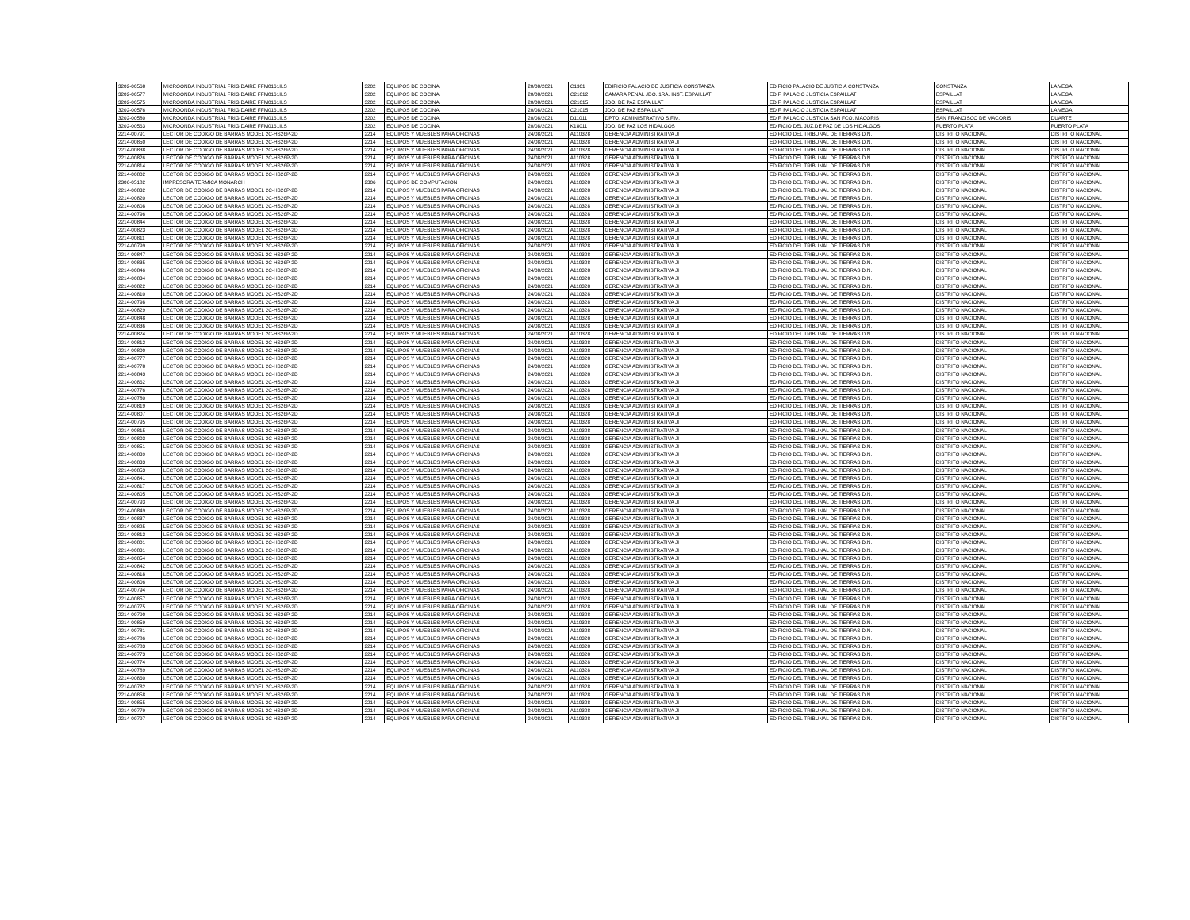| 3202-00568 | MICROONDA INDUSTRIAL FRIGIDAIRE FFM0161ILS | 3202 | EQUIPOS DE COCINA | 20/08/2021 | C1301 | EDIFICIO PALACIO DE JUSTICIA CONSTANZA | EDIFICIO PALACIO DE JUSTICIA CONSTANZA | CONSTANZA | LA VEGA |
| 3202-00577 | MICROONDA INDUSTRIAL FRIGIDAIRE FFM0161ILS | 3202 | EQUIPOS DE COCINA | 20/08/2021 | C21012 | CAMARA PENAL JDO. 1RA. INST. ESPAILLAT | EDIF. PALACIO JUSTICIA ESPAILLAT | ESPAILLAT | LA VEGA |
| 3202-00575 | MICROONDA INDUSTRIAL FRIGIDAIRE FFM0161ILS | 3202 | EQUIPOS DE COCINA | 20/08/2021 | C21015 | JDO. DE PAZ ESPAILLAT | EDIF. PALACIO JUSTICIA ESPAILLAT | ESPAILLAT | LA VEGA |
| 3202-00576 | MICROONDA INDUSTRIAL FRIGIDAIRE FFM0161ILS | 3202 | EQUIPOS DE COCINA | 20/08/2021 | C21015 | JDO. DE PAZ ESPAILLAT | EDIF. PALACIO JUSTICIA ESPAILLAT | ESPAILLAT | LA VEGA |
| 3202-00580 | MICROONDA INDUSTRIAL FRIGIDAIRE FFM0161ILS | 3202 | EQUIPOS DE COCINA | 20/08/2021 | D11011 | DPTO. ADMINISTRATIVO S.F.M. | EDIF. PALACIO JUSTICIA SAN FCO. MACORIS | SAN FRANCISCO DE MACORIS | DUARTE |
| 3202-00563 | MICROONDA INDUSTRIAL FRIGIDAIRE FFM0161ILS | 3202 | EQUIPOS DE COCINA | 20/08/2021 | K18011 | JDO. DE PAZ LOS HIDALGOS | EDIFICIO DEL JUZ.DE PAZ DE LOS HIDALGOS | PUERTO PLATA | PUERTO PLATA |
| 2214-00791 | LECTOR DE CODIGO DE BARRAS MODEL 2C-HS26P-2D | 2214 | EQUIPOS Y MUEBLES PARA OFICINAS | 24/08/2021 | A110328 | GERENCIA ADMINISTRATIVA JI | EDIFICIO DEL TRIBUNAL DE TIERRAS D.N. | DISTRITO NACIONAL | DISTRITO NACIONAL |
| 2214-00850 | LECTOR DE CODIGO DE BARRAS MODEL 2C-HS26P-2D | 2214 | EQUIPOS Y MUEBLES PARA OFICINAS | 24/08/2021 | A110328 | GERENCIA ADMINISTRATIVA JI | EDIFICIO DEL TRIBUNAL DE TIERRAS D.N. | DISTRITO NACIONAL | DISTRITO NACIONAL |
| 2214-00838 | LECTOR DE CODIGO DE BARRAS MODEL 2C-HS26P-2D | 2214 | EQUIPOS Y MUEBLES PARA OFICINAS | 24/08/2021 | A110328 | GERENCIA ADMINISTRATIVA JI | EDIFICIO DEL TRIBUNAL DE TIERRAS D.N. | DISTRITO NACIONAL | DISTRITO NACIONAL |
| 2214-00826 | LECTOR DE CODIGO DE BARRAS MODEL 2C-HS26P-2D | 2214 | EQUIPOS Y MUEBLES PARA OFICINAS | 24/08/2021 | A110328 | GERENCIA ADMINISTRATIVA JI | EDIFICIO DEL TRIBUNAL DE TIERRAS D.N. | DISTRITO NACIONAL | DISTRITO NACIONAL |
| 2214-00814 | LECTOR DE CODIGO DE BARRAS MODEL 2C-HS26P-2D | 2214 | EQUIPOS Y MUEBLES PARA OFICINAS | 24/08/2021 | A110328 | GERENCIA ADMINISTRATIVA JI | EDIFICIO DEL TRIBUNAL DE TIERRAS D.N. | DISTRITO NACIONAL | DISTRITO NACIONAL |
| 2214-00802 | LECTOR DE CODIGO DE BARRAS MODEL 2C-HS26P-2D | 2214 | EQUIPOS Y MUEBLES PARA OFICINAS | 24/08/2021 | A110328 | GERENCIA ADMINISTRATIVA JI | EDIFICIO DEL TRIBUNAL DE TIERRAS D.N. | DISTRITO NACIONAL | DISTRITO NACIONAL |
| 2306-05182 | IMPRESORA TERMICA MONARCH | 2306 | EQUIPOS DE COMPUTACION | 24/08/2021 | A110328 | GERENCIA ADMINISTRATIVA JI | EDIFICIO DEL TRIBUNAL DE TIERRAS D.N. | DISTRITO NACIONAL | DISTRITO NACIONAL |
| 2214-00832 | LECTOR DE CODIGO DE BARRAS MODEL 2C-HS26P-2D | 2214 | EQUIPOS Y MUEBLES PARA OFICINAS | 24/08/2021 | A110328 | GERENCIA ADMINISTRATIVA JI | EDIFICIO DEL TRIBUNAL DE TIERRAS D.N. | DISTRITO NACIONAL | DISTRITO NACIONAL |
| 2214-00820 | LECTOR DE CODIGO DE BARRAS MODEL 2C-HS26P-2D | 2214 | EQUIPOS Y MUEBLES PARA OFICINAS | 24/08/2021 | A110328 | GERENCIA ADMINISTRATIVA JI | EDIFICIO DEL TRIBUNAL DE TIERRAS D.N. | DISTRITO NACIONAL | DISTRITO NACIONAL |
| 2214-00808 | LECTOR DE CODIGO DE BARRAS MODEL 2C-HS26P-2D | 2214 | EQUIPOS Y MUEBLES PARA OFICINAS | 24/08/2021 | A110328 | GERENCIA ADMINISTRATIVA JI | EDIFICIO DEL TRIBUNAL DE TIERRAS D.N. | DISTRITO NACIONAL | DISTRITO NACIONAL |
| 2214-00796 | LECTOR DE CODIGO DE BARRAS MODEL 2C-HS26P-2D | 2214 | EQUIPOS Y MUEBLES PARA OFICINAS | 24/08/2021 | A110328 | GERENCIA ADMINISTRATIVA JI | EDIFICIO DEL TRIBUNAL DE TIERRAS D.N. | DISTRITO NACIONAL | DISTRITO NACIONAL |
| 2214-00844 | LECTOR DE CODIGO DE BARRAS MODEL 2C-HS26P-2D | 2214 | EQUIPOS Y MUEBLES PARA OFICINAS | 24/08/2021 | A110328 | GERENCIA ADMINISTRATIVA JI | EDIFICIO DEL TRIBUNAL DE TIERRAS D.N. | DISTRITO NACIONAL | DISTRITO NACIONAL |
| 2214-00823 | LECTOR DE CODIGO DE BARRAS MODEL 2C-HS26P-2D | 2214 | EQUIPOS Y MUEBLES PARA OFICINAS | 24/08/2021 | A110328 | GERENCIA ADMINISTRATIVA JI | EDIFICIO DEL TRIBUNAL DE TIERRAS D.N. | DISTRITO NACIONAL | DISTRITO NACIONAL |
| 2214-00811 | LECTOR DE CODIGO DE BARRAS MODEL 2C-HS26P-2D | 2214 | EQUIPOS Y MUEBLES PARA OFICINAS | 24/08/2021 | A110328 | GERENCIA ADMINISTRATIVA JI | EDIFICIO DEL TRIBUNAL DE TIERRAS D.N. | DISTRITO NACIONAL | DISTRITO NACIONAL |
| 2214-00799 | LECTOR DE CODIGO DE BARRAS MODEL 2C-HS26P-2D | 2214 | EQUIPOS Y MUEBLES PARA OFICINAS | 24/08/2021 | A110328 | GERENCIA ADMINISTRATIVA JI | EDIFICIO DEL TRIBUNAL DE TIERRAS D.N. | DISTRITO NACIONAL | DISTRITO NACIONAL |
| 2214-00847 | LECTOR DE CODIGO DE BARRAS MODEL 2C-HS26P-2D | 2214 | EQUIPOS Y MUEBLES PARA OFICINAS | 24/08/2021 | A110328 | GERENCIA ADMINISTRATIVA JI | EDIFICIO DEL TRIBUNAL DE TIERRAS D.N. | DISTRITO NACIONAL | DISTRITO NACIONAL |
| 2214-00835 | LECTOR DE CODIGO DE BARRAS MODEL 2C-HS26P-2D | 2214 | EQUIPOS Y MUEBLES PARA OFICINAS | 24/08/2021 | A110328 | GERENCIA ADMINISTRATIVA JI | EDIFICIO DEL TRIBUNAL DE TIERRAS D.N. | DISTRITO NACIONAL | DISTRITO NACIONAL |
| 2214-00846 | LECTOR DE CODIGO DE BARRAS MODEL 2C-HS26P-2D | 2214 | EQUIPOS Y MUEBLES PARA OFICINAS | 24/08/2021 | A110328 | GERENCIA ADMINISTRATIVA JI | EDIFICIO DEL TRIBUNAL DE TIERRAS D.N. | DISTRITO NACIONAL | DISTRITO NACIONAL |
| 2214-00834 | LECTOR DE CODIGO DE BARRAS MODEL 2C-HS26P-2D | 2214 | EQUIPOS Y MUEBLES PARA OFICINAS | 24/08/2021 | A110328 | GERENCIA ADMINISTRATIVA JI | EDIFICIO DEL TRIBUNAL DE TIERRAS D.N. | DISTRITO NACIONAL | DISTRITO NACIONAL |
| 2214-00822 | LECTOR DE CODIGO DE BARRAS MODEL 2C-HS26P-2D | 2214 | EQUIPOS Y MUEBLES PARA OFICINAS | 24/08/2021 | A110328 | GERENCIA ADMINISTRATIVA JI | EDIFICIO DEL TRIBUNAL DE TIERRAS D.N. | DISTRITO NACIONAL | DISTRITO NACIONAL |
| 2214-00810 | LECTOR DE CODIGO DE BARRAS MODEL 2C-HS26P-2D | 2214 | EQUIPOS Y MUEBLES PARA OFICINAS | 24/08/2021 | A110328 | GERENCIA ADMINISTRATIVA JI | EDIFICIO DEL TRIBUNAL DE TIERRAS D.N. | DISTRITO NACIONAL | DISTRITO NACIONAL |
| 2214-00798 | LECTOR DE CODIGO DE BARRAS MODEL 2C-HS26P-2D | 2214 | EQUIPOS Y MUEBLES PARA OFICINAS | 24/08/2021 | A110328 | GERENCIA ADMINISTRATIVA JI | EDIFICIO DEL TRIBUNAL DE TIERRAS D.N. | DISTRITO NACIONAL | DISTRITO NACIONAL |
| 2214-00829 | LECTOR DE CODIGO DE BARRAS MODEL 2C-HS26P-2D | 2214 | EQUIPOS Y MUEBLES PARA OFICINAS | 24/08/2021 | A110328 | GERENCIA ADMINISTRATIVA JI | EDIFICIO DEL TRIBUNAL DE TIERRAS D.N. | DISTRITO NACIONAL | DISTRITO NACIONAL |
| 2214-00848 | LECTOR DE CODIGO DE BARRAS MODEL 2C-HS26P-2D | 2214 | EQUIPOS Y MUEBLES PARA OFICINAS | 24/08/2021 | A110328 | GERENCIA ADMINISTRATIVA JI | EDIFICIO DEL TRIBUNAL DE TIERRAS D.N. | DISTRITO NACIONAL | DISTRITO NACIONAL |
| 2214-00836 | LECTOR DE CODIGO DE BARRAS MODEL 2C-HS26P-2D | 2214 | EQUIPOS Y MUEBLES PARA OFICINAS | 24/08/2021 | A110328 | GERENCIA ADMINISTRATIVA JI | EDIFICIO DEL TRIBUNAL DE TIERRAS D.N. | DISTRITO NACIONAL | DISTRITO NACIONAL |
| 2214-00824 | LECTOR DE CODIGO DE BARRAS MODEL 2C-HS26P-2D | 2214 | EQUIPOS Y MUEBLES PARA OFICINAS | 24/08/2021 | A110328 | GERENCIA ADMINISTRATIVA JI | EDIFICIO DEL TRIBUNAL DE TIERRAS D.N. | DISTRITO NACIONAL | DISTRITO NACIONAL |
| 2214-00812 | LECTOR DE CODIGO DE BARRAS MODEL 2C-HS26P-2D | 2214 | EQUIPOS Y MUEBLES PARA OFICINAS | 24/08/2021 | A110328 | GERENCIA ADMINISTRATIVA JI | EDIFICIO DEL TRIBUNAL DE TIERRAS D.N. | DISTRITO NACIONAL | DISTRITO NACIONAL |
| 2214-00800 | LECTOR DE CODIGO DE BARRAS MODEL 2C-HS26P-2D | 2214 | EQUIPOS Y MUEBLES PARA OFICINAS | 24/08/2021 | A110328 | GERENCIA ADMINISTRATIVA JI | EDIFICIO DEL TRIBUNAL DE TIERRAS D.N. | DISTRITO NACIONAL | DISTRITO NACIONAL |
| 2214-00777 | LECTOR DE CODIGO DE BARRAS MODEL 2C-HS26P-2D | 2214 | EQUIPOS Y MUEBLES PARA OFICINAS | 24/08/2021 | A110328 | GERENCIA ADMINISTRATIVA JI | EDIFICIO DEL TRIBUNAL DE TIERRAS D.N. | DISTRITO NACIONAL | DISTRITO NACIONAL |
| 2214-00778 | LECTOR DE CODIGO DE BARRAS MODEL 2C-HS26P-2D | 2214 | EQUIPOS Y MUEBLES PARA OFICINAS | 24/08/2021 | A110328 | GERENCIA ADMINISTRATIVA JI | EDIFICIO DEL TRIBUNAL DE TIERRAS D.N. | DISTRITO NACIONAL | DISTRITO NACIONAL |
| 2214-00843 | LECTOR DE CODIGO DE BARRAS MODEL 2C-HS26P-2D | 2214 | EQUIPOS Y MUEBLES PARA OFICINAS | 24/08/2021 | A110328 | GERENCIA ADMINISTRATIVA JI | EDIFICIO DEL TRIBUNAL DE TIERRAS D.N. | DISTRITO NACIONAL | DISTRITO NACIONAL |
| 2214-00862 | LECTOR DE CODIGO DE BARRAS MODEL 2C-HS26P-2D | 2214 | EQUIPOS Y MUEBLES PARA OFICINAS | 24/08/2021 | A110328 | GERENCIA ADMINISTRATIVA JI | EDIFICIO DEL TRIBUNAL DE TIERRAS D.N. | DISTRITO NACIONAL | DISTRITO NACIONAL |
| 2214-00776 | LECTOR DE CODIGO DE BARRAS MODEL 2C-HS26P-2D | 2214 | EQUIPOS Y MUEBLES PARA OFICINAS | 24/08/2021 | A110328 | GERENCIA ADMINISTRATIVA JI | EDIFICIO DEL TRIBUNAL DE TIERRAS D.N. | DISTRITO NACIONAL | DISTRITO NACIONAL |
| 2214-00780 | LECTOR DE CODIGO DE BARRAS MODEL 2C-HS26P-2D | 2214 | EQUIPOS Y MUEBLES PARA OFICINAS | 24/08/2021 | A110328 | GERENCIA ADMINISTRATIVA JI | EDIFICIO DEL TRIBUNAL DE TIERRAS D.N. | DISTRITO NACIONAL | DISTRITO NACIONAL |
| 2214-00819 | LECTOR DE CODIGO DE BARRAS MODEL 2C-HS26P-2D | 2214 | EQUIPOS Y MUEBLES PARA OFICINAS | 24/08/2021 | A110328 | GERENCIA ADMINISTRATIVA JI | EDIFICIO DEL TRIBUNAL DE TIERRAS D.N. | DISTRITO NACIONAL | DISTRITO NACIONAL |
| 2214-00807 | LECTOR DE CODIGO DE BARRAS MODEL 2C-HS26P-2D | 2214 | EQUIPOS Y MUEBLES PARA OFICINAS | 24/08/2021 | A110328 | GERENCIA ADMINISTRATIVA JI | EDIFICIO DEL TRIBUNAL DE TIERRAS D.N. | DISTRITO NACIONAL | DISTRITO NACIONAL |
| 2214-00795 | LECTOR DE CODIGO DE BARRAS MODEL 2C-HS26P-2D | 2214 | EQUIPOS Y MUEBLES PARA OFICINAS | 24/08/2021 | A110328 | GERENCIA ADMINISTRATIVA JI | EDIFICIO DEL TRIBUNAL DE TIERRAS D.N. | DISTRITO NACIONAL | DISTRITO NACIONAL |
| 2214-00815 | LECTOR DE CODIGO DE BARRAS MODEL 2C-HS26P-2D | 2214 | EQUIPOS Y MUEBLES PARA OFICINAS | 24/08/2021 | A110328 | GERENCIA ADMINISTRATIVA JI | EDIFICIO DEL TRIBUNAL DE TIERRAS D.N. | DISTRITO NACIONAL | DISTRITO NACIONAL |
| 2214-00803 | LECTOR DE CODIGO DE BARRAS MODEL 2C-HS26P-2D | 2214 | EQUIPOS Y MUEBLES PARA OFICINAS | 24/08/2021 | A110328 | GERENCIA ADMINISTRATIVA JI | EDIFICIO DEL TRIBUNAL DE TIERRAS D.N. | DISTRITO NACIONAL | DISTRITO NACIONAL |
| 2214-00851 | LECTOR DE CODIGO DE BARRAS MODEL 2C-HS26P-2D | 2214 | EQUIPOS Y MUEBLES PARA OFICINAS | 24/08/2021 | A110328 | GERENCIA ADMINISTRATIVA JI | EDIFICIO DEL TRIBUNAL DE TIERRAS D.N. | DISTRITO NACIONAL | DISTRITO NACIONAL |
| 2214-00839 | LECTOR DE CODIGO DE BARRAS MODEL 2C-HS26P-2D | 2214 | EQUIPOS Y MUEBLES PARA OFICINAS | 24/08/2021 | A110328 | GERENCIA ADMINISTRATIVA JI | EDIFICIO DEL TRIBUNAL DE TIERRAS D.N. | DISTRITO NACIONAL | DISTRITO NACIONAL |
| 2214-00833 | LECTOR DE CODIGO DE BARRAS MODEL 2C-HS26P-2D | 2214 | EQUIPOS Y MUEBLES PARA OFICINAS | 24/08/2021 | A110328 | GERENCIA ADMINISTRATIVA JI | EDIFICIO DEL TRIBUNAL DE TIERRAS D.N. | DISTRITO NACIONAL | DISTRITO NACIONAL |
| 2214-00853 | LECTOR DE CODIGO DE BARRAS MODEL 2C-HS26P-2D | 2214 | EQUIPOS Y MUEBLES PARA OFICINAS | 24/08/2021 | A110328 | GERENCIA ADMINISTRATIVA JI | EDIFICIO DEL TRIBUNAL DE TIERRAS D.N. | DISTRITO NACIONAL | DISTRITO NACIONAL |
| 2214-00841 | LECTOR DE CODIGO DE BARRAS MODEL 2C-HS26P-2D | 2214 | EQUIPOS Y MUEBLES PARA OFICINAS | 24/08/2021 | A110328 | GERENCIA ADMINISTRATIVA JI | EDIFICIO DEL TRIBUNAL DE TIERRAS D.N. | DISTRITO NACIONAL | DISTRITO NACIONAL |
| 2214-00817 | LECTOR DE CODIGO DE BARRAS MODEL 2C-HS26P-2D | 2214 | EQUIPOS Y MUEBLES PARA OFICINAS | 24/08/2021 | A110328 | GERENCIA ADMINISTRATIVA JI | EDIFICIO DEL TRIBUNAL DE TIERRAS D.N. | DISTRITO NACIONAL | DISTRITO NACIONAL |
| 2214-00805 | LECTOR DE CODIGO DE BARRAS MODEL 2C-HS26P-2D | 2214 | EQUIPOS Y MUEBLES PARA OFICINAS | 24/08/2021 | A110328 | GERENCIA ADMINISTRATIVA JI | EDIFICIO DEL TRIBUNAL DE TIERRAS D.N. | DISTRITO NACIONAL | DISTRITO NACIONAL |
| 2214-00793 | LECTOR DE CODIGO DE BARRAS MODEL 2C-HS26P-2D | 2214 | EQUIPOS Y MUEBLES PARA OFICINAS | 24/08/2021 | A110328 | GERENCIA ADMINISTRATIVA JI | EDIFICIO DEL TRIBUNAL DE TIERRAS D.N. | DISTRITO NACIONAL | DISTRITO NACIONAL |
| 2214-00849 | LECTOR DE CODIGO DE BARRAS MODEL 2C-HS26P-2D | 2214 | EQUIPOS Y MUEBLES PARA OFICINAS | 24/08/2021 | A110328 | GERENCIA ADMINISTRATIVA JI | EDIFICIO DEL TRIBUNAL DE TIERRAS D.N. | DISTRITO NACIONAL | DISTRITO NACIONAL |
| 2214-00837 | LECTOR DE CODIGO DE BARRAS MODEL 2C-HS26P-2D | 2214 | EQUIPOS Y MUEBLES PARA OFICINAS | 24/08/2021 | A110328 | GERENCIA ADMINISTRATIVA JI | EDIFICIO DEL TRIBUNAL DE TIERRAS D.N. | DISTRITO NACIONAL | DISTRITO NACIONAL |
| 2214-00825 | LECTOR DE CODIGO DE BARRAS MODEL 2C-HS26P-2D | 2214 | EQUIPOS Y MUEBLES PARA OFICINAS | 24/08/2021 | A110328 | GERENCIA ADMINISTRATIVA JI | EDIFICIO DEL TRIBUNAL DE TIERRAS D.N. | DISTRITO NACIONAL | DISTRITO NACIONAL |
| 2214-00813 | LECTOR DE CODIGO DE BARRAS MODEL 2C-HS26P-2D | 2214 | EQUIPOS Y MUEBLES PARA OFICINAS | 24/08/2021 | A110328 | GERENCIA ADMINISTRATIVA JI | EDIFICIO DEL TRIBUNAL DE TIERRAS D.N. | DISTRITO NACIONAL | DISTRITO NACIONAL |
| 2214-00801 | LECTOR DE CODIGO DE BARRAS MODEL 2C-HS26P-2D | 2214 | EQUIPOS Y MUEBLES PARA OFICINAS | 24/08/2021 | A110328 | GERENCIA ADMINISTRATIVA JI | EDIFICIO DEL TRIBUNAL DE TIERRAS D.N. | DISTRITO NACIONAL | DISTRITO NACIONAL |
| 2214-00831 | LECTOR DE CODIGO DE BARRAS MODEL 2C-HS26P-2D | 2214 | EQUIPOS Y MUEBLES PARA OFICINAS | 24/08/2021 | A110328 | GERENCIA ADMINISTRATIVA JI | EDIFICIO DEL TRIBUNAL DE TIERRAS D.N. | DISTRITO NACIONAL | DISTRITO NACIONAL |
| 2214-00854 | LECTOR DE CODIGO DE BARRAS MODEL 2C-HS26P-2D | 2214 | EQUIPOS Y MUEBLES PARA OFICINAS | 24/08/2021 | A110328 | GERENCIA ADMINISTRATIVA JI | EDIFICIO DEL TRIBUNAL DE TIERRAS D.N. | DISTRITO NACIONAL | DISTRITO NACIONAL |
| 2214-00842 | LECTOR DE CODIGO DE BARRAS MODEL 2C-HS26P-2D | 2214 | EQUIPOS Y MUEBLES PARA OFICINAS | 24/08/2021 | A110328 | GERENCIA ADMINISTRATIVA JI | EDIFICIO DEL TRIBUNAL DE TIERRAS D.N. | DISTRITO NACIONAL | DISTRITO NACIONAL |
| 2214-00818 | LECTOR DE CODIGO DE BARRAS MODEL 2C-HS26P-2D | 2214 | EQUIPOS Y MUEBLES PARA OFICINAS | 24/08/2021 | A110328 | GERENCIA ADMINISTRATIVA JI | EDIFICIO DEL TRIBUNAL DE TIERRAS D.N. | DISTRITO NACIONAL | DISTRITO NACIONAL |
| 2214-00806 | LECTOR DE CODIGO DE BARRAS MODEL 2C-HS26P-2D | 2214 | EQUIPOS Y MUEBLES PARA OFICINAS | 24/08/2021 | A110328 | GERENCIA ADMINISTRATIVA JI | EDIFICIO DEL TRIBUNAL DE TIERRAS D.N. | DISTRITO NACIONAL | DISTRITO NACIONAL |
| 2214-00794 | LECTOR DE CODIGO DE BARRAS MODEL 2C-HS26P-2D | 2214 | EQUIPOS Y MUEBLES PARA OFICINAS | 24/08/2021 | A110328 | GERENCIA ADMINISTRATIVA JI | EDIFICIO DEL TRIBUNAL DE TIERRAS D.N. | DISTRITO NACIONAL | DISTRITO NACIONAL |
| 2214-00857 | LECTOR DE CODIGO DE BARRAS MODEL 2C-HS26P-2D | 2214 | EQUIPOS Y MUEBLES PARA OFICINAS | 24/08/2021 | A110328 | GERENCIA ADMINISTRATIVA JI | EDIFICIO DEL TRIBUNAL DE TIERRAS D.N. | DISTRITO NACIONAL | DISTRITO NACIONAL |
| 2214-00775 | LECTOR DE CODIGO DE BARRAS MODEL 2C-HS26P-2D | 2214 | EQUIPOS Y MUEBLES PARA OFICINAS | 24/08/2021 | A110328 | GERENCIA ADMINISTRATIVA JI | EDIFICIO DEL TRIBUNAL DE TIERRAS D.N. | DISTRITO NACIONAL | DISTRITO NACIONAL |
| 2214-00790 | LECTOR DE CODIGO DE BARRAS MODEL 2C-HS26P-2D | 2214 | EQUIPOS Y MUEBLES PARA OFICINAS | 24/08/2021 | A110328 | GERENCIA ADMINISTRATIVA JI | EDIFICIO DEL TRIBUNAL DE TIERRAS D.N. | DISTRITO NACIONAL | DISTRITO NACIONAL |
| 2214-00859 | LECTOR DE CODIGO DE BARRAS MODEL 2C-HS26P-2D | 2214 | EQUIPOS Y MUEBLES PARA OFICINAS | 24/08/2021 | A110328 | GERENCIA ADMINISTRATIVA JI | EDIFICIO DEL TRIBUNAL DE TIERRAS D.N. | DISTRITO NACIONAL | DISTRITO NACIONAL |
| 2214-00781 | LECTOR DE CODIGO DE BARRAS MODEL 2C-HS26P-2D | 2214 | EQUIPOS Y MUEBLES PARA OFICINAS | 24/08/2021 | A110328 | GERENCIA ADMINISTRATIVA JI | EDIFICIO DEL TRIBUNAL DE TIERRAS D.N. | DISTRITO NACIONAL | DISTRITO NACIONAL |
| 2214-00786 | LECTOR DE CODIGO DE BARRAS MODEL 2C-HS26P-2D | 2214 | EQUIPOS Y MUEBLES PARA OFICINAS | 24/08/2021 | A110328 | GERENCIA ADMINISTRATIVA JI | EDIFICIO DEL TRIBUNAL DE TIERRAS D.N. | DISTRITO NACIONAL | DISTRITO NACIONAL |
| 2214-00783 | LECTOR DE CODIGO DE BARRAS MODEL 2C-HS26P-2D | 2214 | EQUIPOS Y MUEBLES PARA OFICINAS | 24/08/2021 | A110328 | GERENCIA ADMINISTRATIVA JI | EDIFICIO DEL TRIBUNAL DE TIERRAS D.N. | DISTRITO NACIONAL | DISTRITO NACIONAL |
| 2214-00773 | LECTOR DE CODIGO DE BARRAS MODEL 2C-HS26P-2D | 2214 | EQUIPOS Y MUEBLES PARA OFICINAS | 24/08/2021 | A110328 | GERENCIA ADMINISTRATIVA JI | EDIFICIO DEL TRIBUNAL DE TIERRAS D.N. | DISTRITO NACIONAL | DISTRITO NACIONAL |
| 2214-00774 | LECTOR DE CODIGO DE BARRAS MODEL 2C-HS26P-2D | 2214 | EQUIPOS Y MUEBLES PARA OFICINAS | 24/08/2021 | A110328 | GERENCIA ADMINISTRATIVA JI | EDIFICIO DEL TRIBUNAL DE TIERRAS D.N. | DISTRITO NACIONAL | DISTRITO NACIONAL |
| 2214-00789 | LECTOR DE CODIGO DE BARRAS MODEL 2C-HS26P-2D | 2214 | EQUIPOS Y MUEBLES PARA OFICINAS | 24/08/2021 | A110328 | GERENCIA ADMINISTRATIVA JI | EDIFICIO DEL TRIBUNAL DE TIERRAS D.N. | DISTRITO NACIONAL | DISTRITO NACIONAL |
| 2214-00860 | LECTOR DE CODIGO DE BARRAS MODEL 2C-HS26P-2D | 2214 | EQUIPOS Y MUEBLES PARA OFICINAS | 24/08/2021 | A110328 | GERENCIA ADMINISTRATIVA JI | EDIFICIO DEL TRIBUNAL DE TIERRAS D.N. | DISTRITO NACIONAL | DISTRITO NACIONAL |
| 2214-00782 | LECTOR DE CODIGO DE BARRAS MODEL 2C-HS26P-2D | 2214 | EQUIPOS Y MUEBLES PARA OFICINAS | 24/08/2021 | A110328 | GERENCIA ADMINISTRATIVA JI | EDIFICIO DEL TRIBUNAL DE TIERRAS D.N. | DISTRITO NACIONAL | DISTRITO NACIONAL |
| 2214-00858 | LECTOR DE CODIGO DE BARRAS MODEL 2C-HS26P-2D | 2214 | EQUIPOS Y MUEBLES PARA OFICINAS | 24/08/2021 | A110328 | GERENCIA ADMINISTRATIVA JI | EDIFICIO DEL TRIBUNAL DE TIERRAS D.N. | DISTRITO NACIONAL | DISTRITO NACIONAL |
| 2214-00855 | LECTOR DE CODIGO DE BARRAS MODEL 2C-HS26P-2D | 2214 | EQUIPOS Y MUEBLES PARA OFICINAS | 24/08/2021 | A110328 | GERENCIA ADMINISTRATIVA JI | EDIFICIO DEL TRIBUNAL DE TIERRAS D.N. | DISTRITO NACIONAL | DISTRITO NACIONAL |
| 2214-00779 | LECTOR DE CODIGO DE BARRAS MODEL 2C-HS26P-2D | 2214 | EQUIPOS Y MUEBLES PARA OFICINAS | 24/08/2021 | A110328 | GERENCIA ADMINISTRATIVA JI | EDIFICIO DEL TRIBUNAL DE TIERRAS D.N. | DISTRITO NACIONAL | DISTRITO NACIONAL |
| 2214-00797 | LECTOR DE CODIGO DE BARRAS MODEL 2C-HS26P-2D | 2214 | EQUIPOS Y MUEBLES PARA OFICINAS | 24/08/2021 | A110328 | GERENCIA ADMINISTRATIVA JI | EDIFICIO DEL TRIBUNAL DE TIERRAS D.N. | DISTRITO NACIONAL | DISTRITO NACIONAL |